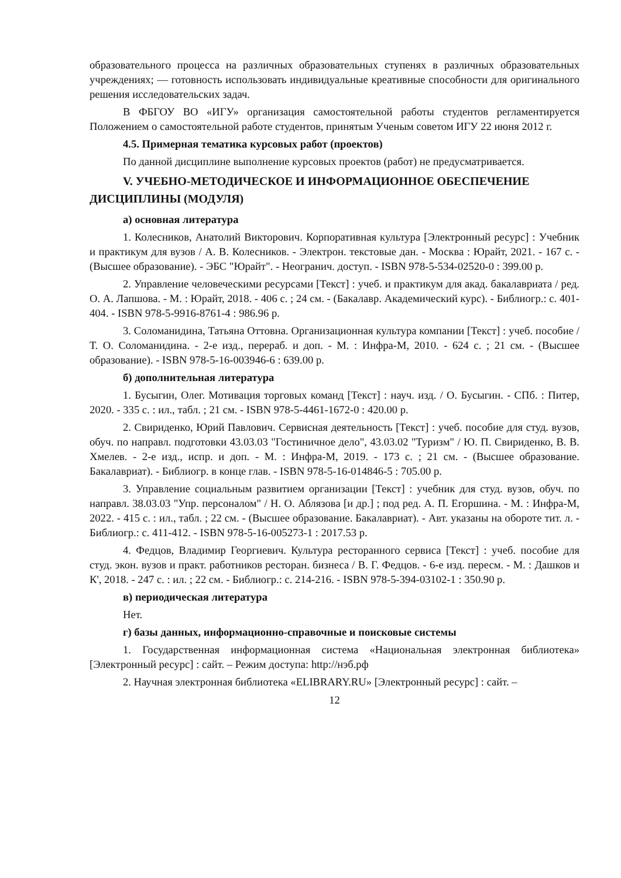образовательного процесса на различных образовательных ступенях в различных образовательных учреждениях; — готовность использовать индивидуальные креативные способности для оригинального решения исследовательских задач.
В ФБГОУ ВО «ИГУ» организация самостоятельной работы студентов регламентируется Положением о самостоятельной работе студентов, принятым Ученым советом ИГУ 22 июня 2012 г.
4.5. Примерная тематика курсовых работ (проектов)
По данной дисциплине выполнение курсовых проектов (работ) не предусматривается.
V. УЧЕБНО-МЕТОДИЧЕСКОЕ И ИНФОРМАЦИОННОЕ ОБЕСПЕЧЕНИЕ ДИСЦИПЛИНЫ (МОДУЛЯ)
а) основная литература
1. Колесников, Анатолий Викторович. Корпоративная культура [Электронный ресурс] : Учебник и практикум для вузов / А. В. Колесников. - Электрон. текстовые дан. - Москва : Юрайт, 2021. - 167 с. - (Высшее образование). - ЭБС "Юрайт". - Неогранич. доступ. - ISBN 978-5-534-02520-0 : 399.00 р.
2. Управление человеческими ресурсами [Текст] : учеб. и практикум для акад. бакалавриата / ред. О. А. Лапшова. - М. : Юрайт, 2018. - 406 с. ; 24 см. - (Бакалавр. Академический курс). - Библиогр.: с. 401-404. - ISBN 978-5-9916-8761-4 : 986.96 р.
3. Соломанидина, Татьяна Оттовна. Организационная культура компании [Текст] : учеб. пособие / Т. О. Соломанидина. - 2-е изд., перераб. и доп. - М. : Инфра-М, 2010. - 624 с. ; 21 см. - (Высшее образование). - ISBN 978-5-16-003946-6 : 639.00 р.
б) дополнительная литература
1. Бусыгин, Олег. Мотивация торговых команд [Текст] : науч. изд. / О. Бусыгин. - СПб. : Питер, 2020. - 335 с. : ил., табл. ; 21 см. - ISBN 978-5-4461-1672-0 : 420.00 р.
2. Свириденко, Юрий Павлович. Сервисная деятельность [Текст] : учеб. пособие для студ. вузов, обуч. по направл. подготовки 43.03.03 "Гостиничное дело", 43.03.02 "Туризм" / Ю. П. Свириденко, В. В. Хмелев. - 2-е изд., испр. и доп. - М. : Инфра-М, 2019. - 173 с. ; 21 см. - (Высшее образование. Бакалавриат). - Библиогр. в конце глав. - ISBN 978-5-16-014846-5 : 705.00 р.
3. Управление социальным развитием организации [Текст] : учебник для студ. вузов, обуч. по направл. 38.03.03 "Упр. персоналом" / Н. О. Аблязова [и др.] ; под ред. А. П. Егоршина. - М. : Инфра-М, 2022. - 415 с. : ил., табл. ; 22 см. - (Высшее образование. Бакалавриат). - Авт. указаны на обороте тит. л. - Библиогр.: с. 411-412. - ISBN 978-5-16-005273-1 : 2017.53 р.
4. Федцов, Владимир Георгиевич. Культура ресторанного сервиса [Текст] : учеб. пособие для студ. экон. вузов и практ. работников ресторан. бизнеса / В. Г. Федцов. - 6-е изд. пересм. - М. : Дашков и К', 2018. - 247 с. : ил. ; 22 см. - Библиогр.: с. 214-216. - ISBN 978-5-394-03102-1 : 350.90 р.
в) периодическая литература
Нет.
г) базы данных, информационно-справочные и поисковые системы
1. Государственная информационная система «Национальная электронная библиотека» [Электронный ресурс] : сайт. – Режим доступа: http://нэб.рф
2. Научная электронная библиотека «ELIBRARY.RU» [Электронный ресурс] : сайт. –
12